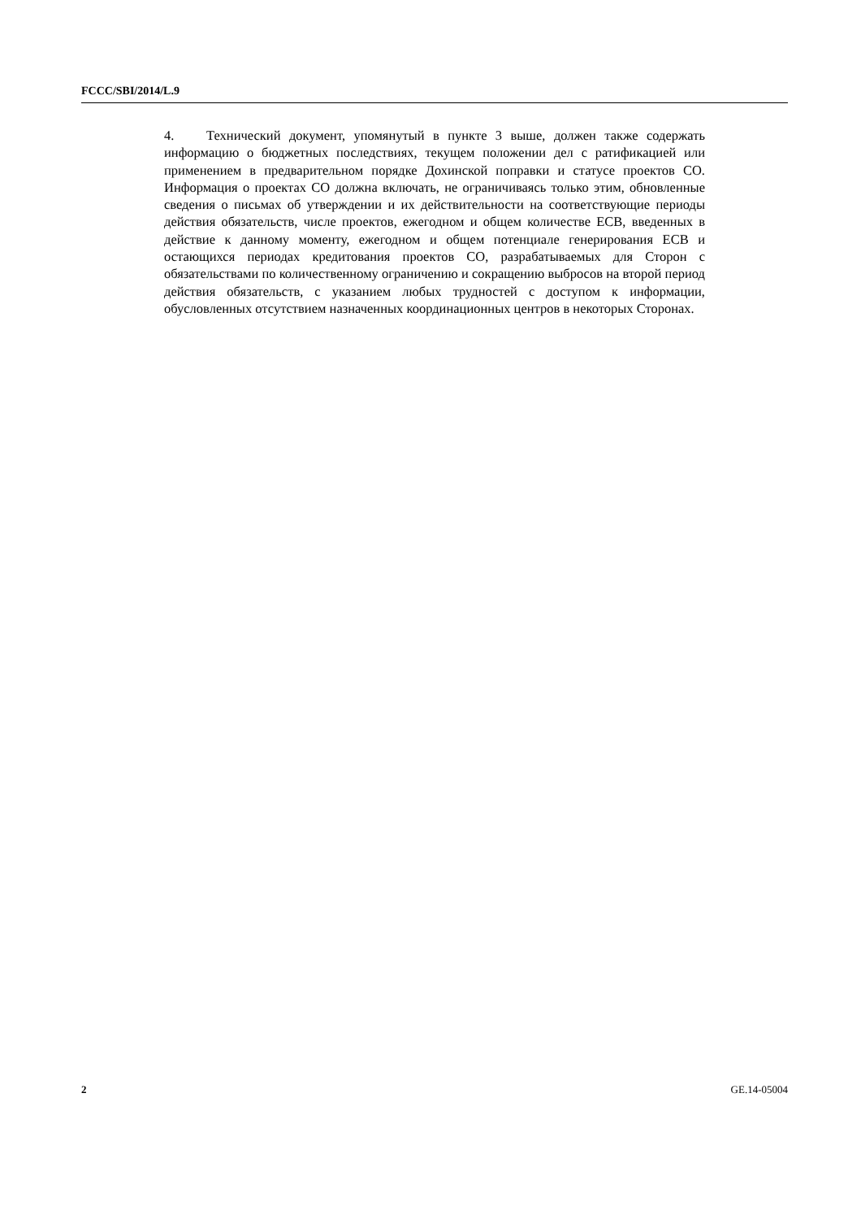FCCC/SBI/2014/L.9
4. Технический документ, упомянутый в пункте 3 выше, должен также содержать информацию о бюджетных последствиях, текущем положении дел с ратификацией или применением в предварительном порядке Дохинской поправки и статусе проектов СО. Информация о проектах СО должна включать, не ограничиваясь только этим, обновленные сведения о письмах об утверждении и их действительности на соответствующие периоды действия обязательств, числе проектов, ежегодном и общем количестве ЕСВ, введенных в действие к данному моменту, ежегодном и общем потенциале генерирования ЕСВ и остающихся периодах кредитования проектов СО, разрабатываемых для Сторон с обязательствами по количественному ограничению и сокращению выбросов на второй период действия обязательств, с указанием любых трудностей с доступом к информации, обусловленных отсутствием назначенных координационных центров в некоторых Сторонах.
2 GE.14-05004